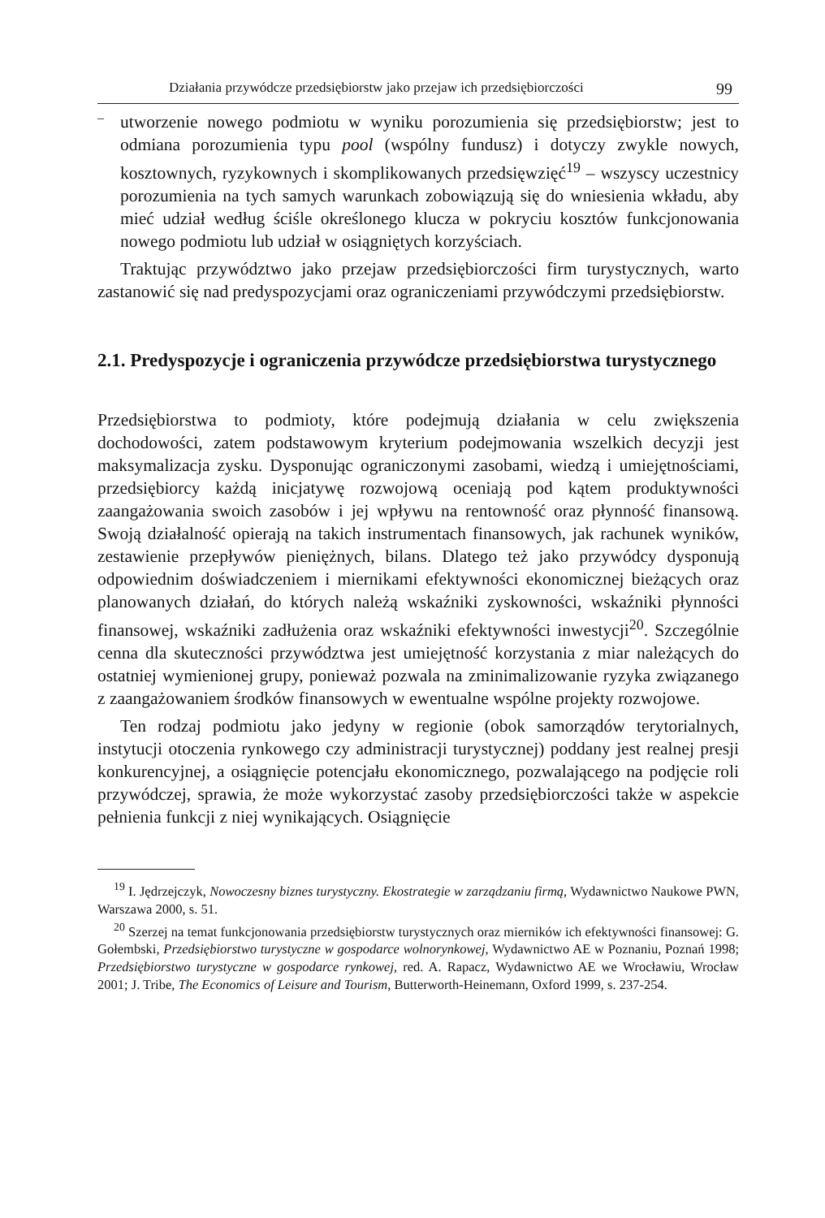Działania przywódcze przedsiębiorstw jako przejaw ich przedsiębiorczości 99
–
utworzenie nowego podmiotu w wyniku porozumienia się przedsiębiorstw; jest to odmiana porozumienia typu pool (wspólny fundusz) i dotyczy zwykle nowych, kosztownych, ryzykownych i skomplikowanych przedsięwzięć<sup>19</sup> – wszyscy uczestnicy porozumienia na tych samych warunkach zobowiązują się do wniesienia wkładu, aby mieć udział według ściśle określonego klucza w pokryciu kosztów funkcjonowania nowego podmiotu lub udział w osiągniętych korzyściach.
Traktując przywództwo jako przejaw przedsiębiorczości firm turystycznych, warto zastanowić się nad predyspozycjami oraz ograniczeniami przywódczymi przedsiębiorstw.
2.1. Predyspozycje i ograniczenia przywódcze przedsiębiorstwa turystycznego
Przedsiębiorstwa to podmioty, które podejmują działania w celu zwiększenia dochodowości, zatem podstawowym kryterium podejmowania wszelkich decyzji jest maksymalizacja zysku. Dysponując ograniczonymi zasobami, wiedzą i umiejętnościami, przedsiębiorcy każdą inicjatywę rozwojową oceniają pod kątem produktywności zaangażowania swoich zasobów i jej wpływu na rentowność oraz płynność finansową. Swoją działalność opierają na takich instrumentach finansowych, jak rachunek wyników, zestawienie przepływów pieniężnych, bilans. Dlatego też jako przywódcy dysponują odpowiednim doświadczeniem i miernikami efektywności ekonomicznej bieżących oraz planowanych działań, do których należą wskaźniki zyskowności, wskaźniki płynności finansowej, wskaźniki zadłużenia oraz wskaźniki efektywności inwestycji<sup>20</sup>. Szczególnie cenna dla skuteczności przywództwa jest umiejętność korzystania z miar należących do ostatniej wymienionej grupy, ponieważ pozwala na zminimalizowanie ryzyka związanego z zaangażowaniem środków finansowych w ewentualne wspólne projekty rozwojowe.
Ten rodzaj podmiotu jako jedyny w regionie (obok samorządów terytorialnych, instytucji otoczenia rynkowego czy administracji turystycznej) poddany jest realnej presji konkurencyjnej, a osiągnięcie potencjału ekonomicznego, pozwalającego na podjęcie roli przywódczej, sprawia, że może wykorzystać zasoby przedsiębiorczości także w aspekcie pełnienia funkcji z niej wynikających. Osiągnięcie
<sup>19</sup> I. Jędrzejczyk, Nowoczesny biznes turystyczny. Ekostrategie w zarządzaniu firmą, Wydawnictwo Naukowe PWN, Warszawa 2000, s. 51.
<sup>20</sup> Szerzej na temat funkcjonowania przedsiębiorstw turystycznych oraz mierników ich efektywności finansowej: G. Gołembski, Przedsiębiorstwo turystyczne w gospodarce wolnorynkowej, Wydawnictwo AE w Poznaniu, Poznań 1998; Przedsiębiorstwo turystyczne w gospodarce rynkowej, red. A. Rapacz, Wydawnictwo AE we Wrocławiu, Wrocław 2001; J. Tribe, The Economics of Leisure and Tourism, Butterworth-Heinemann, Oxford 1999, s. 237-254.